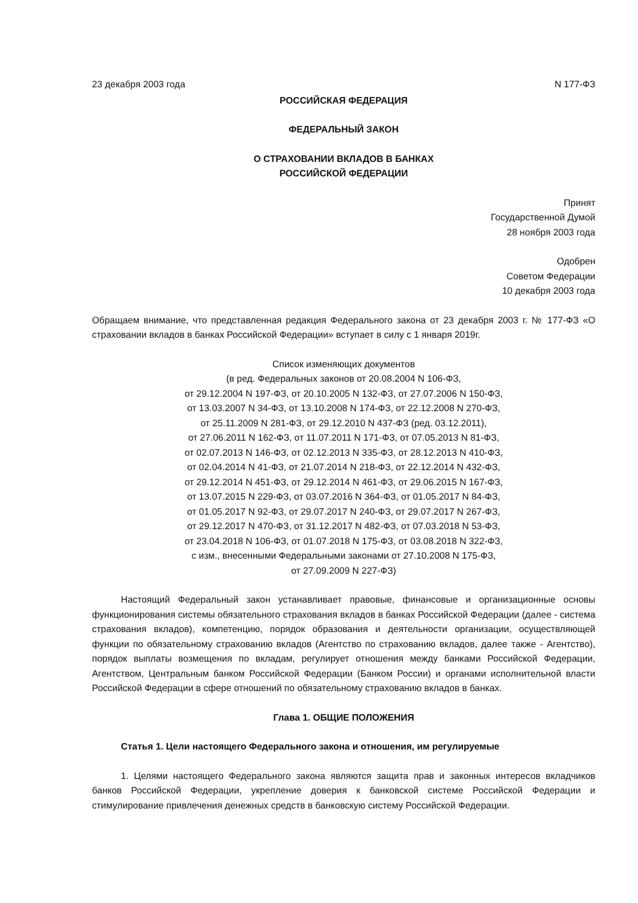23 декабря 2003 года N 177-ФЗ
РОССИЙСКАЯ ФЕДЕРАЦИЯ
ФЕДЕРАЛЬНЫЙ ЗАКОН
О СТРАХОВАНИИ ВКЛАДОВ В БАНКАХ
РОССИЙСКОЙ ФЕДЕРАЦИИ
Принят
Государственной Думой
28 ноября 2003 года
Одобрен
Советом Федерации
10 декабря 2003 года
Обращаем внимание, что представленная редакция Федерального закона от 23 декабря 2003 г. № 177-ФЗ «О страховании вкладов в банках Российской Федерации» вступает в силу с 1 января 2019г.
Список изменяющих документов
(в ред. Федеральных законов от 20.08.2004 N 106-ФЗ,
от 29.12.2004 N 197-ФЗ, от 20.10.2005 N 132-ФЗ, от 27.07.2006 N 150-ФЗ,
от 13.03.2007 N 34-ФЗ, от 13.10.2008 N 174-ФЗ, от 22.12.2008 N 270-ФЗ,
от 25.11.2009 N 281-ФЗ, от 29.12.2010 N 437-ФЗ (ред. 03.12.2011),
от 27.06.2011 N 162-ФЗ, от 11.07.2011 N 171-ФЗ, от 07.05.2013 N 81-ФЗ,
от 02.07.2013 N 146-ФЗ, от 02.12.2013 N 335-ФЗ, от 28.12.2013 N 410-ФЗ,
от 02.04.2014 N 41-ФЗ, от 21.07.2014 N 218-ФЗ, от 22.12.2014 N 432-ФЗ,
от 29.12.2014 N 451-ФЗ, от 29.12.2014 N 461-ФЗ, от 29.06.2015 N 167-ФЗ,
от 13.07.2015 N 229-ФЗ, от 03.07.2016 N 364-ФЗ, от 01.05.2017 N 84-ФЗ,
от 01.05.2017 N 92-ФЗ, от 29.07.2017 N 240-ФЗ, от 29.07.2017 N 267-ФЗ,
от 29.12.2017 N 470-ФЗ, от 31.12.2017 N 482-ФЗ, от 07.03.2018 N 53-ФЗ,
от 23.04.2018 N 106-ФЗ, от 01.07.2018 N 175-ФЗ, от 03.08.2018 N 322-ФЗ,
с изм., внесенными Федеральными законами от 27.10.2008 N 175-ФЗ,
от 27.09.2009 N 227-ФЗ)
Настоящий Федеральный закон устанавливает правовые, финансовые и организационные основы функционирования системы обязательного страхования вкладов в банках Российской Федерации (далее - система страхования вкладов), компетенцию, порядок образования и деятельности организации, осуществляющей функции по обязательному страхованию вкладов (Агентство по страхованию вкладов, далее также - Агентство), порядок выплаты возмещения по вкладам, регулирует отношения между банками Российской Федерации, Агентством, Центральным банком Российской Федерации (Банком России) и органами исполнительной власти Российской Федерации в сфере отношений по обязательному страхованию вкладов в банках.
Глава 1. ОБЩИЕ ПОЛОЖЕНИЯ
Статья 1. Цели настоящего Федерального закона и отношения, им регулируемые
1. Целями настоящего Федерального закона являются защита прав и законных интересов вкладчиков банков Российской Федерации, укрепление доверия к банковской системе Российской Федерации и стимулирование привлечения денежных средств в банковскую систему Российской Федерации.